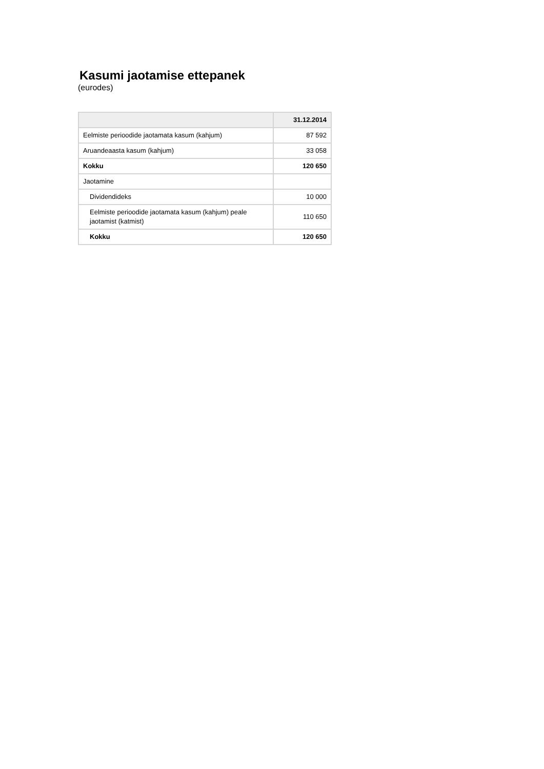Kasumi jaotamise ettepanek
(eurodes)
| | 31.12.2014 |
| --- | --- |
| Eelmiste perioodide jaotamata kasum (kahjum) | 87 592 |
| Aruandeaasta kasum (kahjum) | 33 058 |
| Kokku | 120 650 |
| Jaotamine | |
| Dividendideks | 10 000 |
| Eelmiste perioodide jaotamata kasum (kahjum) peale jaotamist (katmist) | 110 650 |
| Kokku | 120 650 |